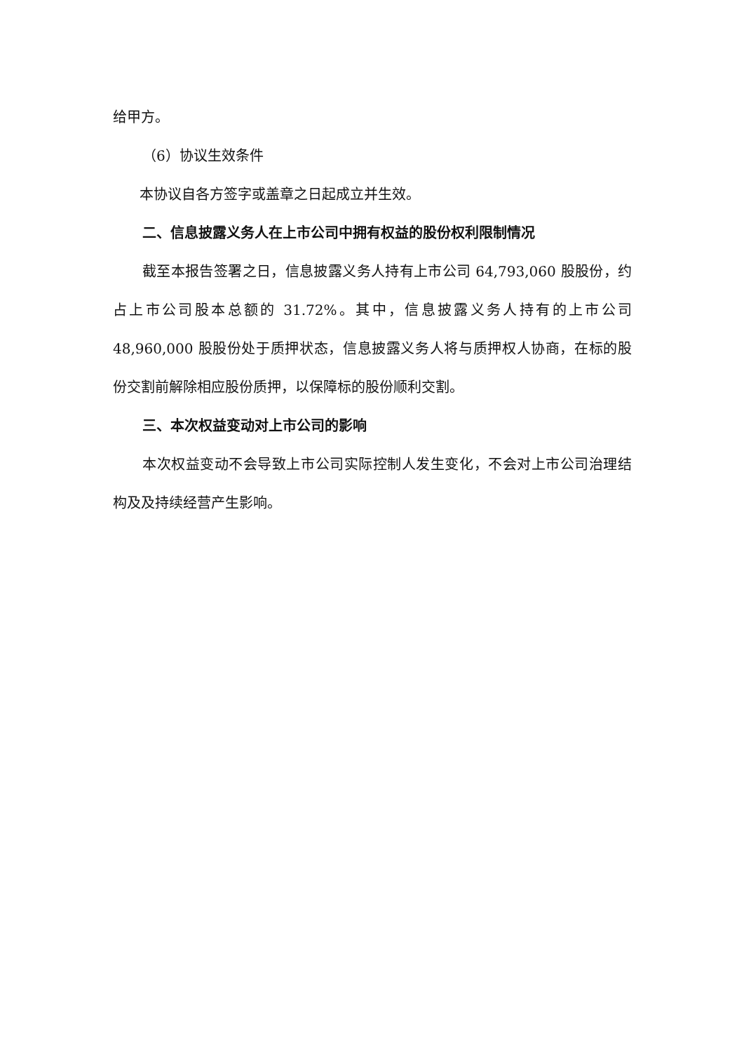给甲方。
（6）协议生效条件
本协议自各方签字或盖章之日起成立并生效。
二、信息披露义务人在上市公司中拥有权益的股份权利限制情况
截至本报告签署之日，信息披露义务人持有上市公司 64,793,060 股股份，约占上市公司股本总额的 31.72%。其中，信息披露义务人持有的上市公司48,960,000 股股份处于质押状态，信息披露义务人将与质押权人协商，在标的股份交割前解除相应股份质押，以保障标的股份顺利交割。
三、本次权益变动对上市公司的影响
本次权益变动不会导致上市公司实际控制人发生变化，不会对上市公司治理结构及及持续经营产生影响。